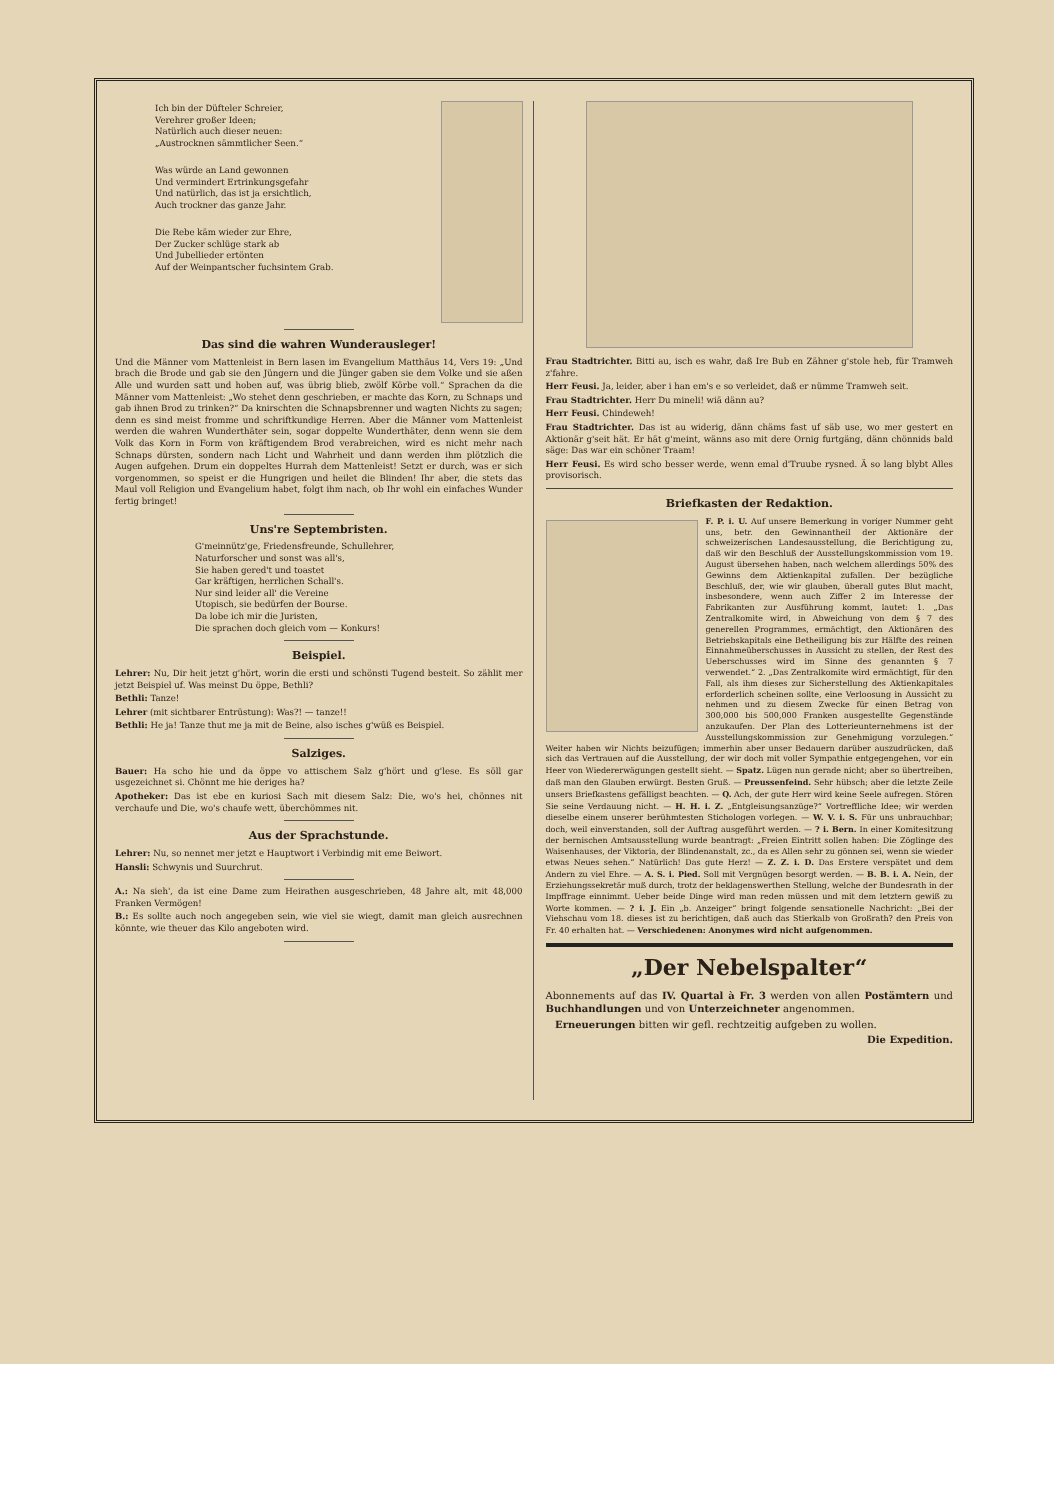Ich bin der Düfteler Schreier,
Verehrer großer Ideen;
Natürlich auch dieser neuen:
„Austrocknen sämmtlicher Seen.“
Was würde an Land gewonnen
Und vermindert Ertrinkungsgefahr
Und natürlich, das ist ja ersichtlich,
Auch trockner das ganze Jahr.
Die Rebe käm wieder zur Ehre,
Der Zucker schlüge stark ab
Und Jubellieder ertönten
Auf der Weinpantscher fuchsintem Grab.
Das sind die wahren Wunderausleger!
Und die Männer vom Mattenleist in Bern lasen im Evangelium Matthäus 14, Vers 19: „Und brach die Brode und gab sie den Jüngern und die Jünger gaben sie dem Volke und sie aßen Alle und wurden satt und hoben auf, was übrig blieb, zwölf Körbe voll.“ Sprachen da die Männer vom Mattenleist: „Wo stehet denn geschrieben, er machte das Korn, zu Schnaps und gab ihnen Brod zu trinken?“ Da knirschten die Schnapsbrenner und wagten Nichts zu sagen; denn es sind meist fromme und schriftkundige Herren. Aber die Männer vom Mattenleist werden die wahren Wunderthäter sein, sogar doppelte Wunderthäter, denn wenn sie dem Volk das Korn in Form von kräftigendem Brod verabreichen, wird es nicht mehr nach Schnaps dürsten, sondern nach Licht und Wahrheit und dann werden ihm plötzlich die Augen aufgehen. Drum ein doppeltes Hurrah dem Mattenleist! Setzt er durch, was er sich vorgenommen, so speist er die Hungrigen und heilet die Blinden! Ihr aber, die stets das Maul voll Religion und Evangelium habet, folgt ihm nach, ob Ihr wohl ein einfaches Wunder fertig bringet!
Uns're Septembristen.
G'meinnütz'ge, Friedensfreunde, Schullehrer,
Naturforscher und sonst was all's,
Sie haben gered't und toastet
Gar kräftigen, herrlichen Schall's.
Nur sind leider all' die Vereine
Utopisch, sie bedürfen der Bourse.
Da lobe ich mir die Juristen,
Die sprachen doch gleich vom — Konkurs!
Beispiel.
Lehrer: Nu, Dir heit jetzt g'hört, worin die ersti und schönsti Tugend besteit. So zählit mer jetzt Beispiel uf. Was meinst Du öppe, Bethli?
Bethli: Tanze!
Lehrer (mit sichtbarer Entrüstung): Was?! — tanze!!
Bethli: He ja! Tanze thut me ja mit de Beine, also isches g'wüß es Beispiel.
Salziges.
Bauer: Ha scho hie und da öppe vo attischem Salz g'hört und g'lese. Es söll gar usgezeichnet si. Chönnt me hie deriges ha?
Apotheker: Das ist ebe en kuriosi Sach mit diesem Salz: Die, wo's hei, chönnes nit verchaufe und Die, wo's chaufe wett, überchömmes nit.
Aus der Sprachstunde.
Lehrer: Nu, so nennet mer jetzt e Hauptwort i Verbindig mit eme Beiwort.
Hansli: Schwynis und Suurchrut.
A.: Na sieh', da ist eine Dame zum Heirathen ausgeschrieben, 48 Jahre alt, mit 48,000 Franken Vermögen!
B.: Es sollte auch noch angegeben sein, wie viel sie wiegt, damit man gleich ausrechnen könnte, wie theuer das Kilo angeboten wird.
Frau Stadtrichter. Bitti au, isch es wahr, daß Ire Bub en Zähner g'stole heb, für Tramweh z'fahre.
Herr Feusi. Ja, leider, aber i han em's e so verleidet, daß er nümme Tramweh seit.
Frau Stadtrichter. Herr Du mineli! wiä dänn au?
Herr Feusi. Chindeweh!
Frau Stadtrichter. Das ist au widerig, dänn chäms fast uf säb use, wo mer gestert en Aktionär g'seit hät. Er hät g'meint, wänns aso mit dere Ornig furtgäng, dänn chönnids bald säge: Das war ein schöner Traam!
Herr Feusi. Es wird scho besser werde, wenn emal d'Truube rysned. Ä so lang blybt Alles provisorisch.
Briefkasten der Redaktion.
F. P. i. U. Auf unsere Bemerkung in voriger Nummer geht uns, betr. den Gewinnantheil der Aktionäre der schweizerischen Landesausstellung, die Berichtigung zu, daß wir den Beschluß der Ausstellungskommission vom 19. August übersehen haben, nach welchem allerdings 50% des Gewinns dem Aktienkapital zufallen. Der bezügliche Beschluß, der, wie wir glauben, überall gutes Blut macht, insbesondere, wenn auch Ziffer 2 im Interesse der Fabrikanten zur Ausführung kommt, lautet: 1. „Das Zentralkomite wird, in Abweichung von dem § 7 des generellen Programmes, ermächtigt, den Aktionären des Betriebskapitals eine Betheiligung bis zur Hälfte des reinen Einnahmeüberschusses in Aussicht zu stellen, der Rest des Ueberschusses wird im Sinne des genannten § 7 verwendet.“ 2. „Das Zentralkomite wird ermächtigt, für den Fall, als ihm dieses zur Sicherstellung des Aktienkapitales erforderlich scheinen sollte, eine Verloosung in Aussicht zu nehmen und zu diesem Zwecke für einen Betrag von 300,000 bis 500,000 Franken ausgestellte Gegenstände anzukaufen. Der Plan des Lotterieunternehmens ist der Ausstellungskommission zur Genehmigung vorzulegen.“ Weiter haben wir Nichts beizufügen; immerhin aber unser Bedauern darüber auszudrücken, daß sich das Vertrauen auf die Ausstellung, der wir doch mit voller Sympathie entgegengehen, vor ein Heer von Wiedererwägungen gestellt sieht. — Spatz. Lügen nun gerade nicht; aber so übertreiben, daß man den Glauben erwürgt. Besten Gruß. — Preussenfeind. Sehr hübsch; aber die letzte Zeile unsers Briefkastens gefälligst beachten. — Q. Ach, der gute Herr wird keine Seele aufregen. Stören Sie seine Verdauung nicht. — H. H. i. Z. „Entgleisungsanzüge?“ Vortreffliche Idee; wir werden dieselbe einem unserer berühmtesten Stichologen vorlegen. — W. V. i. S. Für uns unbrauchbar; doch, weil einverstanden, soll der Auftrag ausgeführt werden. — ? i. Bern. In einer Komitesitzung der bernischen Amtsausstellung wurde beantragt: „Freien Eintritt sollen haben: Die Zöglinge des Waisenhauses, der Viktoria, der Blindenanstalt, zc., da es Allen sehr zu gönnen sei, wenn sie wieder etwas Neues sehen.“ Natürlich! Das gute Herz! — Z. Z. i. D. Das Erstere verspätet und dem Andern zu viel Ehre. — A. S. i. Pied. Soll mit Vergnügen besorgt werden. — B. B. i. A. Nein, der Erziehungssekretär muß durch, trotz der beklagenswerthen Stellung, welche der Bundesrath in der Impffrage einnimmt. Ueber beide Dinge wird man reden müssen und mit dem letztern gewiß zu Worte kommen. — ? i. J. Ein „b. Anzeiger“ bringt folgende sensationelle Nachricht: „Bei der Viehschau vom 18. dieses ist zu berichtigen, daß auch das Stierkalb von Großrath? den Preis von Fr. 40 erhalten hat. — Verschiedenen: Anonymes wird nicht aufgenommen.
„Der Nebelspalter“
Abonnements auf das IV. Quartal à Fr. 3 werden von allen Postämtern und Buchhandlungen und von Unterzeichneter angenommen.
Erneuerungen bitten wir gefl. rechtzeitig aufgeben zu wollen.
Die Expedition.